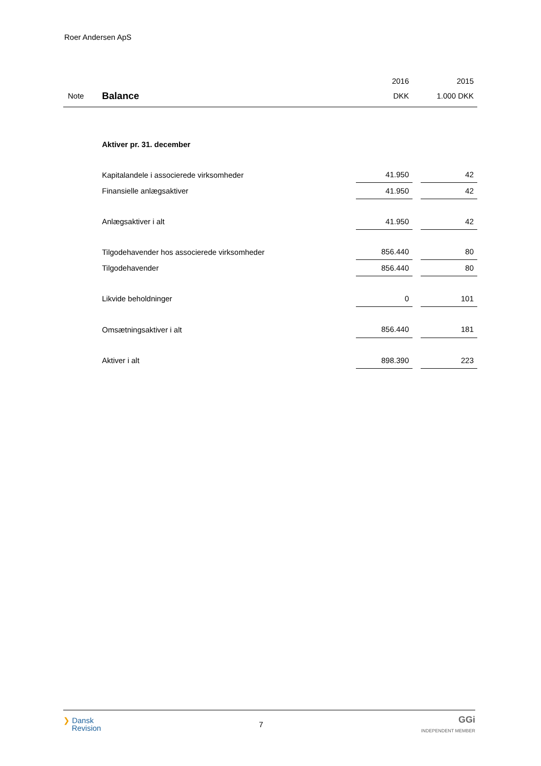Roer Andersen ApS
| | | 2016 | | 2015 |
| --- | --- | --- | --- | --- |
| Note | Balance | DKK | | 1.000 DKK |
| | Aktiver pr. 31. december | | | |
| | Kapitalandele i associerede virksomheder | 41.950 | | 42 |
| | Finansielle anlægsaktiver | 41.950 | | 42 |
| | Anlægsaktiver i alt | 41.950 | | 42 |
| | Tilgodehavender hos associerede virksomheder | 856.440 | | 80 |
| | Tilgodehavender | 856.440 | | 80 |
| | Likvide beholdninger | 0 | | 101 |
| | Omsætningsaktiver i alt | 856.440 | | 181 |
| | Aktiver i alt | 898.390 | | 223 |
❯ Dansk
Revision
7
GGi
INDEPENDENT MEMBER